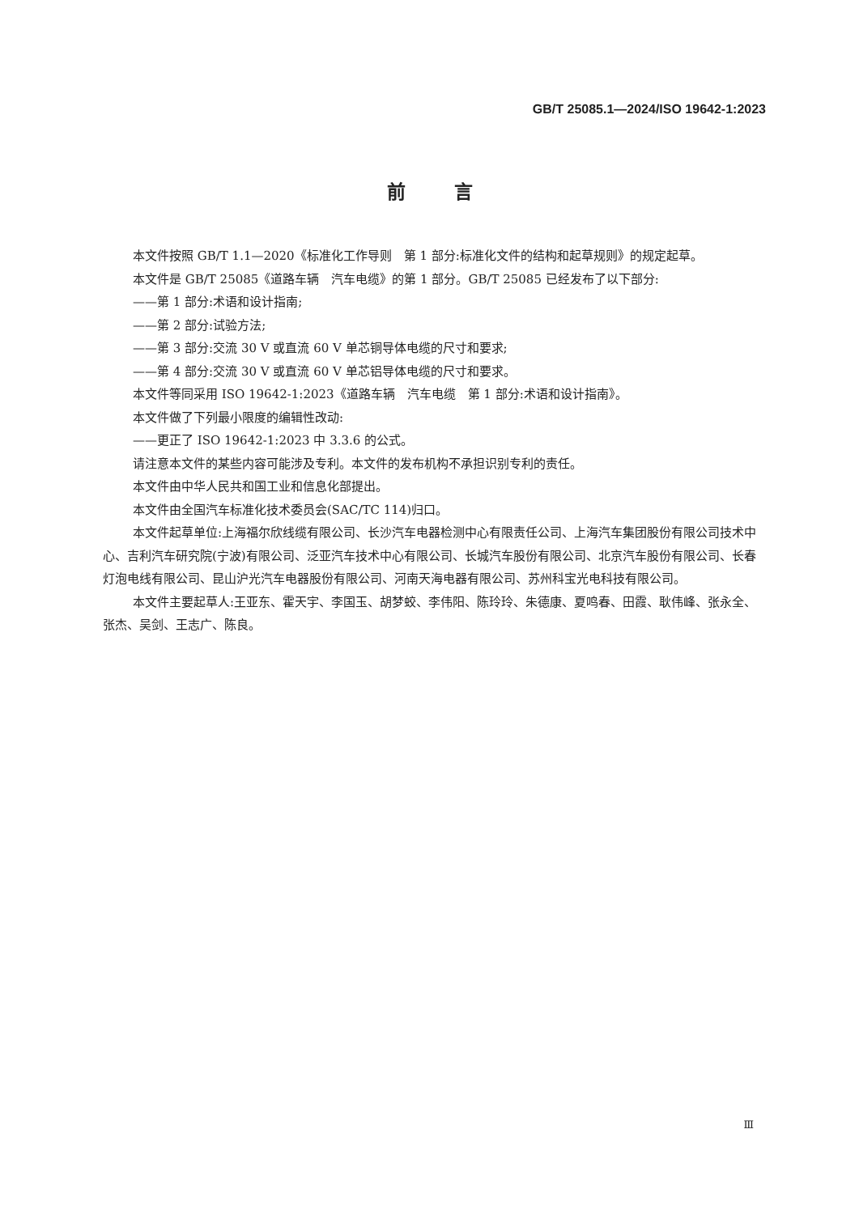GB/T 25085.1—2024/ISO 19642-1:2023
前言
本文件按照 GB/T 1.1—2020《标准化工作导则　第 1 部分:标准化文件的结构和起草规则》的规定起草。
本文件是 GB/T 25085《道路车辆　汽车电缆》的第 1 部分。GB/T 25085 已经发布了以下部分:
——第 1 部分:术语和设计指南;
——第 2 部分:试验方法;
——第 3 部分:交流 30 V 或直流 60 V 单芯铜导体电缆的尺寸和要求;
——第 4 部分:交流 30 V 或直流 60 V 单芯铝导体电缆的尺寸和要求。
本文件等同采用 ISO 19642-1:2023《道路车辆　汽车电缆　第 1 部分:术语和设计指南》。
本文件做了下列最小限度的编辑性改动:
——更正了 ISO 19642-1:2023 中 3.3.6 的公式。
请注意本文件的某些内容可能涉及专利。本文件的发布机构不承担识别专利的责任。
本文件由中华人民共和国工业和信息化部提出。
本文件由全国汽车标准化技术委员会(SAC/TC 114)归口。
本文件起草单位:上海福尔欣线缆有限公司、长沙汽车电器检测中心有限责任公司、上海汽车集团股份有限公司技术中心、吉利汽车研究院(宁波)有限公司、泛亚汽车技术中心有限公司、长城汽车股份有限公司、北京汽车股份有限公司、长春灯泡电线有限公司、昆山沪光汽车电器股份有限公司、河南天海电器有限公司、苏州科宝光电科技有限公司。
本文件主要起草人:王亚东、霍天宇、李国玉、胡梦蛟、李伟阳、陈玲玲、朱德康、夏鸣春、田霞、耿伟峰、张永全、张杰、吴剑、王志广、陈良。
Ⅲ